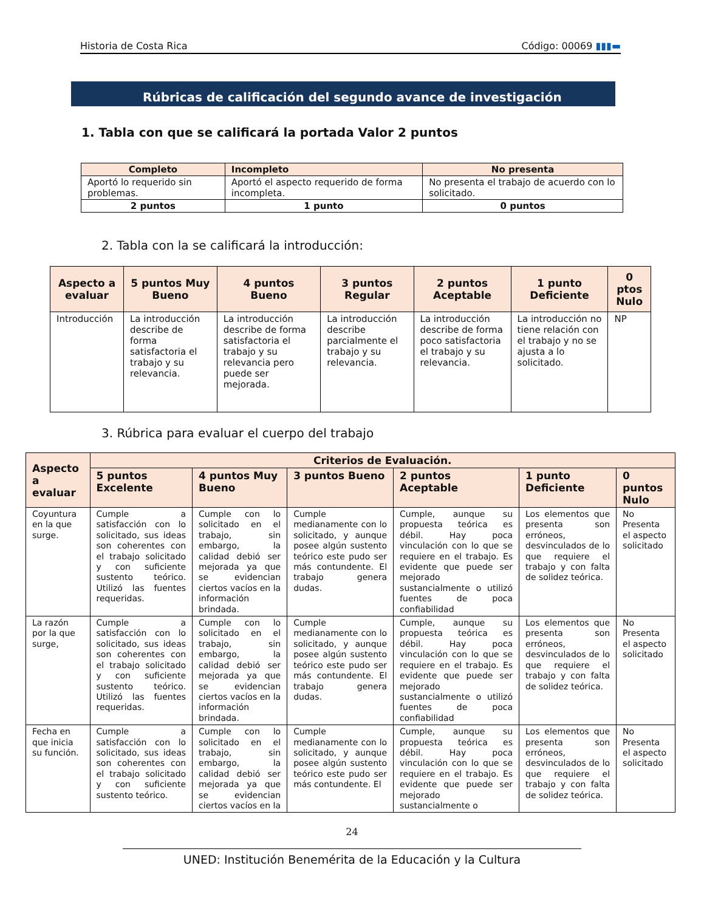Historia de Costa Rica Código: 00069 ▮▮▮▬
Rúbricas de calificación del segundo avance de investigación
1. Tabla con que se calificará la portada Valor 2 puntos
| Completo | Incompleto | No presenta |
| --- | --- | --- |
| Aportó lo requerido sin problemas. | Aportó el aspecto requerido de forma incompleta. | No presenta el trabajo de acuerdo con lo solicitado. |
| 2 puntos | 1 punto | 0 puntos |
2. Tabla con la se calificará la introducción:
| Aspecto a evaluar | 5 puntos Muy Bueno | 4 puntos Bueno | 3 puntos Regular | 2 puntos Aceptable | 1 punto Deficiente | 0 ptos Nulo |
| --- | --- | --- | --- | --- | --- | --- |
| Introducción | La introducción describe de forma satisfactoria el trabajo y su relevancia. | La introducción describe de forma satisfactoria el trabajo y su relevancia pero puede ser mejorada. | La introducción describe parcialmente el trabajo y su relevancia. | La introducción describe de forma poco satisfactoria el trabajo y su relevancia. | La introducción no tiene relación con el trabajo y no se ajusta a lo solicitado. | NP |
3. Rúbrica para evaluar el cuerpo del trabajo
| Aspecto a evaluar | Criterios de Evaluación. | | | | | |
| --- | --- | --- | --- | --- | --- | --- |
| | 5 puntos Excelente | 4 puntos Muy Bueno | 3 puntos Bueno | 2 puntos Aceptable | 1 punto Deficiente | 0 puntos Nulo |
| Coyuntura en la que surge. | Cumple a satisfacción con lo solicitado, sus ideas son coherentes con el trabajo solicitado y con suficiente sustento teórico. Utilizó las fuentes requeridas. | Cumple con lo solicitado en el trabajo, sin embargo, la calidad debió ser mejorada ya que se evidencian ciertos vacíos en la información brindada. | Cumple medianamente con lo solicitado, y aunque posee algún sustento teórico este pudo ser más contundente. El trabajo genera dudas. | Cumple, aunque su propuesta teórica es débil. Hay poca vinculación con lo que se requiere en el trabajo. Es evidente que puede ser mejorado sustancialmente o utilizó fuentes de poca confiabilidad | Los elementos que presenta son erróneos, desvinculados de lo que requiere el trabajo y con falta de solidez teórica. | No Presenta el aspecto solicitado |
| La razón por la que surge, | Cumple a satisfacción con lo solicitado, sus ideas son coherentes con el trabajo solicitado y con suficiente sustento teórico. Utilizó las fuentes requeridas. | Cumple con lo solicitado en el trabajo, sin embargo, la calidad debió ser mejorada ya que se evidencian ciertos vacíos en la información brindada. | Cumple medianamente con lo solicitado, y aunque posee algún sustento teórico este pudo ser más contundente. El trabajo genera dudas. | Cumple, aunque su propuesta teórica es débil. Hay poca vinculación con lo que se requiere en el trabajo. Es evidente que puede ser mejorado sustancialmente o utilizó fuentes de poca confiabilidad | Los elementos que presenta son erróneos, desvinculados de lo que requiere el trabajo y con falta de solidez teórica. | No Presenta el aspecto solicitado |
| Fecha en que inicia su función. | Cumple a satisfacción con lo solicitado, sus ideas son coherentes con el trabajo solicitado y con suficiente sustento teórico. | Cumple con lo solicitado en el trabajo, sin embargo, la calidad debió ser mejorada ya que se evidencian ciertos vacíos en la | Cumple medianamente con lo solicitado, y aunque posee algún sustento teórico este pudo ser más contundente. El | Cumple, aunque su propuesta teórica es débil. Hay poca vinculación con lo que se requiere en el trabajo. Es evidente que puede ser mejorado sustancialmente o | Los elementos que presenta son erróneos, desvinculados de lo que requiere el trabajo y con falta de solidez teórica. | No Presenta el aspecto solicitado |
24
UNED: Institución Benemérita de la Educación y la Cultura